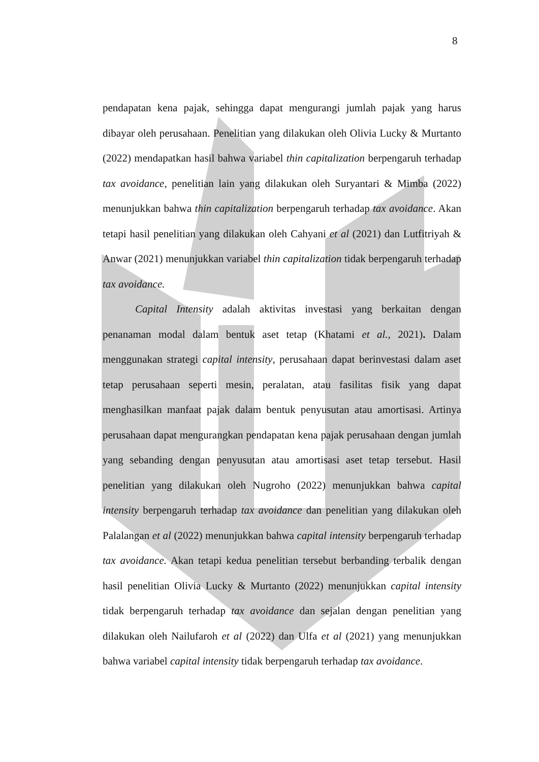8
pendapatan kena pajak, sehingga dapat mengurangi jumlah pajak yang harus dibayar oleh perusahaan. Penelitian yang dilakukan oleh Olivia Lucky & Murtanto (2022) mendapatkan hasil bahwa variabel thin capitalization berpengaruh terhadap tax avoidance, penelitian lain yang dilakukan oleh Suryantari & Mimba (2022) menunjukkan bahwa thin capitalization berpengaruh terhadap tax avoidance. Akan tetapi hasil penelitian yang dilakukan oleh Cahyani et al (2021) dan Lutfitriyah & Anwar (2021) menunjukkan variabel thin capitalization tidak berpengaruh terhadap tax avoidance.
Capital Intensity adalah aktivitas investasi yang berkaitan dengan penanaman modal dalam bentuk aset tetap (Khatami et al., 2021). Dalam menggunakan strategi capital intensity, perusahaan dapat berinvestasi dalam aset tetap perusahaan seperti mesin, peralatan, atau fasilitas fisik yang dapat menghasilkan manfaat pajak dalam bentuk penyusutan atau amortisasi. Artinya perusahaan dapat mengurangkan pendapatan kena pajak perusahaan dengan jumlah yang sebanding dengan penyusutan atau amortisasi aset tetap tersebut. Hasil penelitian yang dilakukan oleh Nugroho (2022) menunjukkan bahwa capital intensity berpengaruh terhadap tax avoidance dan penelitian yang dilakukan oleh Palalangan et al (2022) menunjukkan bahwa capital intensity berpengaruh terhadap tax avoidance. Akan tetapi kedua penelitian tersebut berbanding terbalik dengan hasil penelitian Olivia Lucky & Murtanto (2022) menunjukkan capital intensity tidak berpengaruh terhadap tax avoidance dan sejalan dengan penelitian yang dilakukan oleh Nailufaroh et al (2022) dan Ulfa et al (2021) yang menunjukkan bahwa variabel capital intensity tidak berpengaruh terhadap tax avoidance.